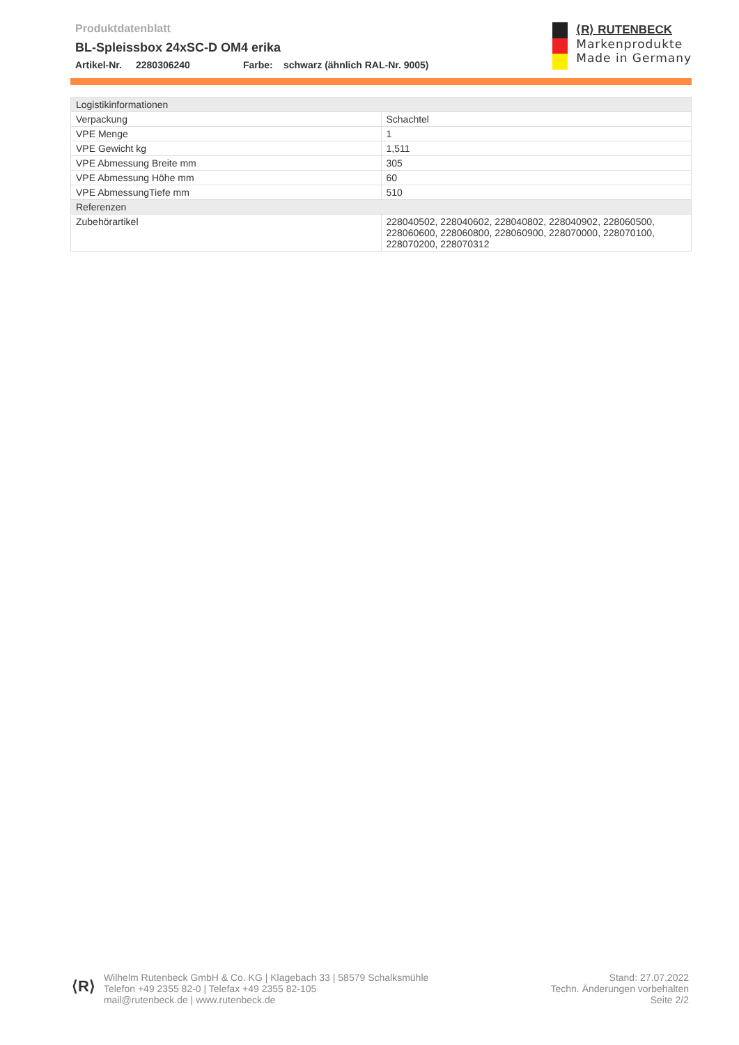Produktdatenblatt
BL-Spleissbox 24xSC-D OM4 erika
Artikel-Nr. 2280306240 Farbe: schwarz (ähnlich RAL-Nr. 9005)
⟨R⟩ RUTENBECK
Markenprodukte
Made in Germany
| Logistikinformationen | |
| Verpackung | Schachtel |
| VPE Menge | 1 |
| VPE Gewicht kg | 1,511 |
| VPE Abmessung Breite mm | 305 |
| VPE Abmessung Höhe mm | 60 |
| VPE AbmessungTiefe mm | 510 |
| Referenzen | |
| Zubehörartikel | 228040502, 228040602, 228040802, 228040902, 228060500, 228060600, 228060800, 228060900, 228070000, 228070100, 228070200, 228070312 |
⟨R⟩
Wilhelm Rutenbeck GmbH & Co. KG | Klagebach 33 | 58579 Schalksmühle
Telefon +49 2355 82-0 | Telefax +49 2355 82-105
mail@rutenbeck.de | www.rutenbeck.de
Stand: 27.07.2022
Techn. Änderungen vorbehalten
Seite 2/2